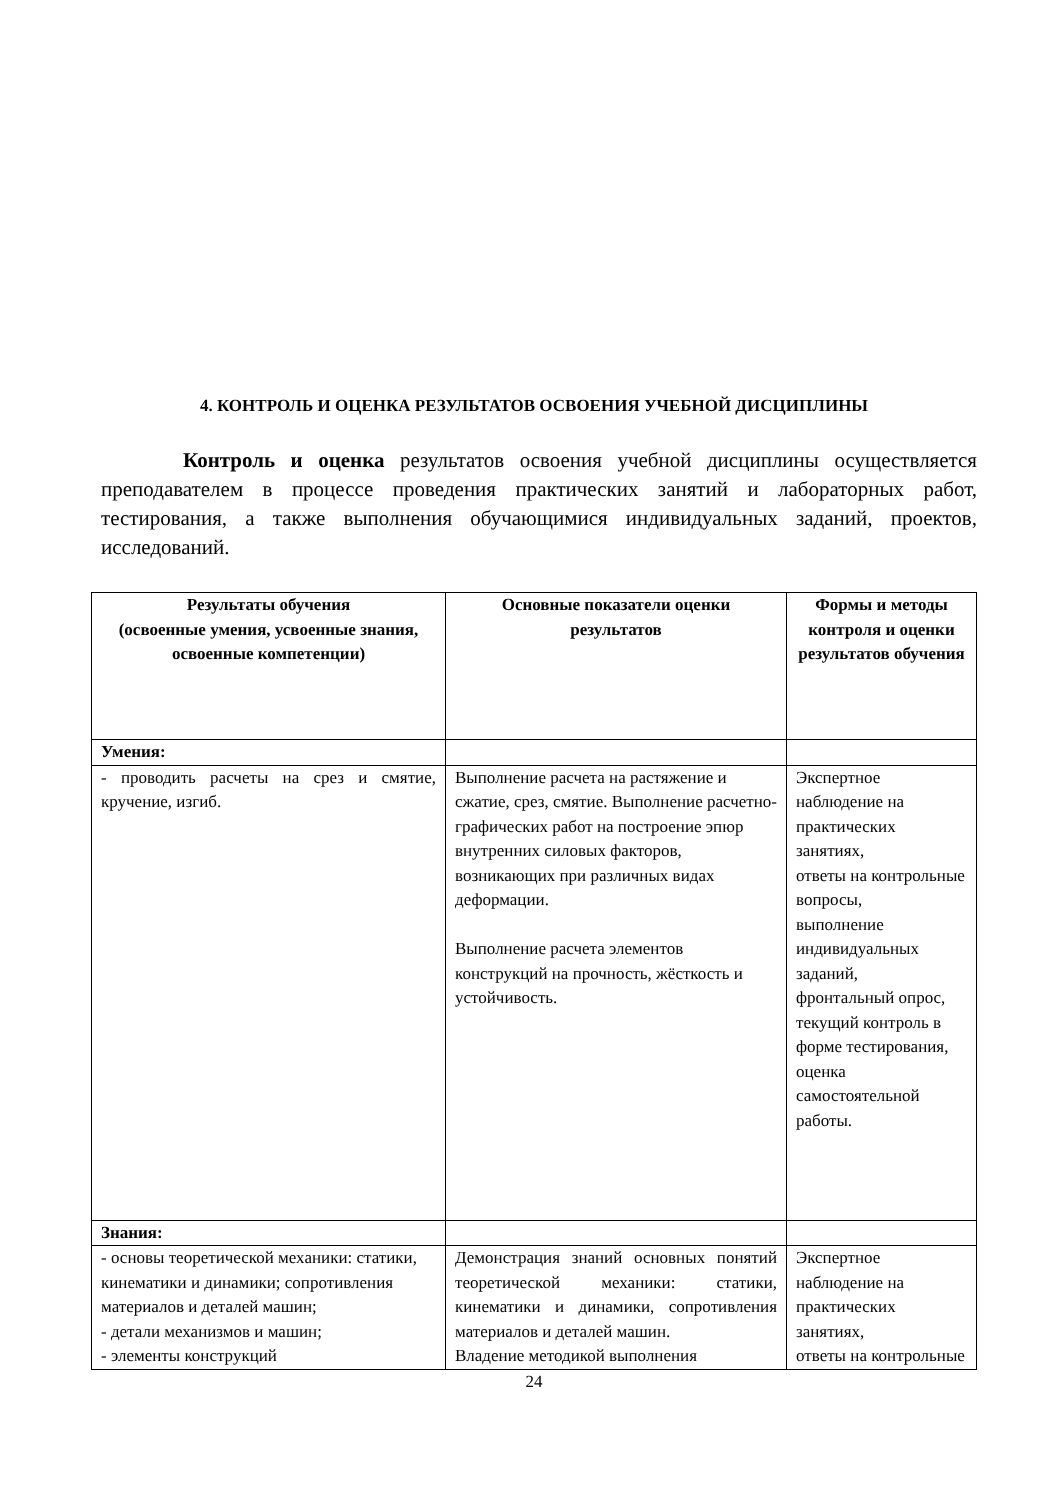4. КОНТРОЛЬ И ОЦЕНКА РЕЗУЛЬТАТОВ ОСВОЕНИЯ УЧЕБНОЙ ДИСЦИПЛИНЫ
Контроль и оценка результатов освоения учебной дисциплины осуществляется преподавателем в процессе проведения практических занятий и лабораторных работ, тестирования, а также выполнения обучающимися индивидуальных заданий, проектов, исследований.
| Результаты обучения (освоенные умения, усвоенные знания, освоенные компетенции) | Основные показатели оценки результатов | Формы и методы контроля и оценки результатов обучения |
| --- | --- | --- |
| Умения: | | |
| - проводить расчеты на срез и смятие, кручение, изгиб. | Выполнение расчета на растяжение и сжатие, срез, смятие. Выполнение расчетно-графических работ на построение эпюр внутренних силовых факторов, возникающих при различных видах деформации. Выполнение расчета элементов конструкций на прочность, жёсткость и устойчивость. | Экспертное наблюдение на практических занятиях, ответы на контрольные вопросы, выполнение индивидуальных заданий, фронтальный опрос, текущий контроль в форме тестирования, оценка самостоятельной работы. |
| Знания: | | |
| - основы теоретической механики: статики, кинематики и динамики; сопротивления материалов и деталей машин; - детали механизмов и машин; - элементы конструкций | Демонстрация знаний основных понятий теоретической механики: статики, кинематики и динамики, сопротивления материалов и деталей машин. Владение методикой выполнения | Экспертное наблюдение на практических занятиях, ответы на контрольные |
24